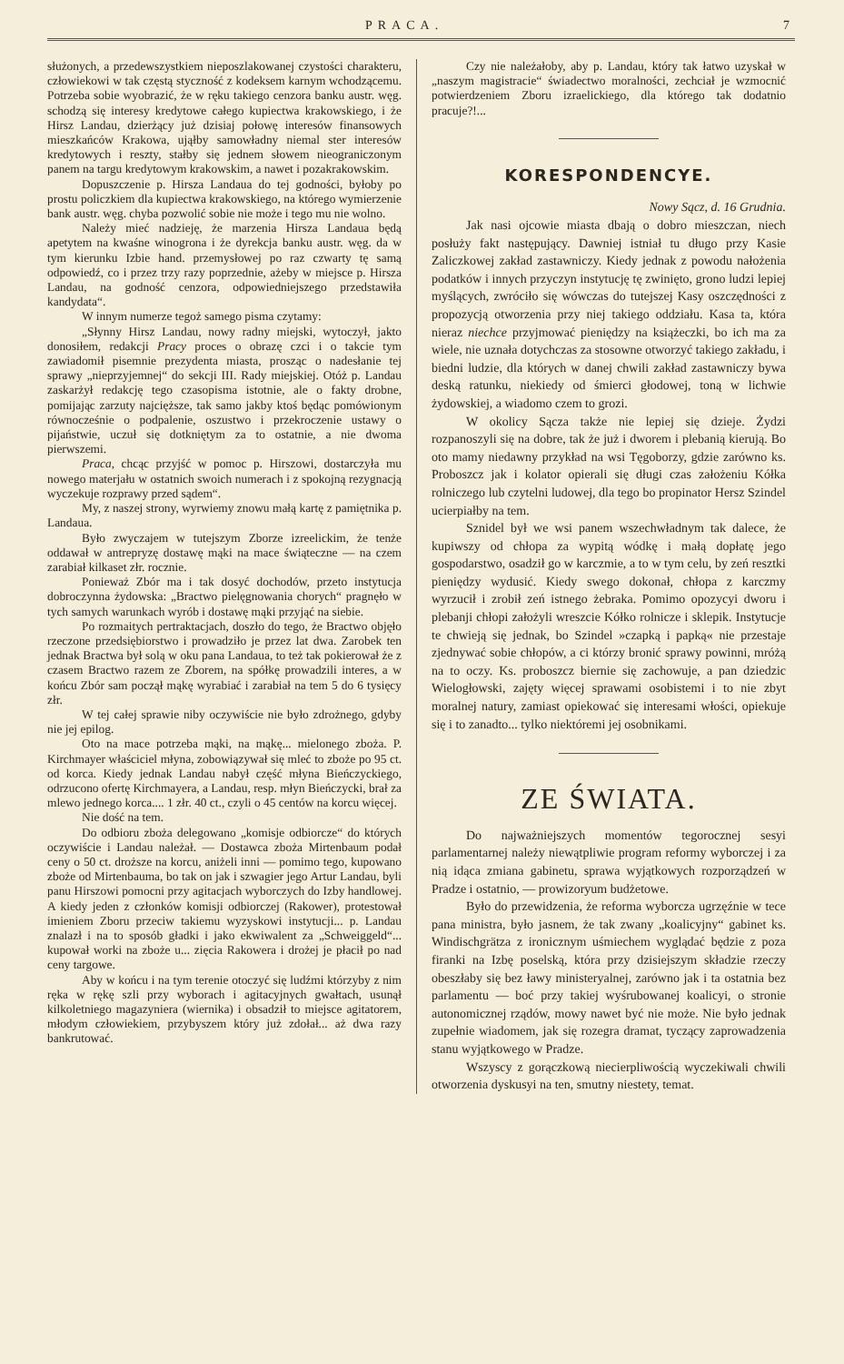PRACA. 7
służonych, a przedewszystkiem nieposzlakowanej czystości charakteru, człowiekowi w tak częstą styczność z kodeksem karnym wchodzącemu. Potrzeba sobie wyobrazić, że w ręku takiego cenzora banku austr. węg. schodzą się interesy kredytowe całego kupiectwa krakowskiego, i że Hirsz Landau, dzierżący już dzisiaj połowę interesów finansowych mieszkańców Krakowa, ująłby samowładny niemal ster interesów kredytowych i reszty, stałby się jednem słowem nieograniczonym panem na targu kredytowym krakowskim, a nawet i pozakrakowskim.
Dopuszczenie p. Hirsza Landaua do tej godności, byłoby po prostu policzkiem dla kupiectwa krakowskiego, na którego wymierzenie bank austr. węg. chyba pozwolić sobie nie może i tego mu nie wolno.
Należy mieć nadzieję, że marzenia Hirsza Landaua będą apetytem na kwaśne winogrona i że dyrekcja banku austr. węg. da w tym kierunku Izbie hand. przemysłowej po raz czwarty tę samą odpowiedź, co i przez trzy razy poprzednie, ażeby w miejsce p. Hirsza Landau, na godność cenzora, odpowiedniejszego przedstawiła kandydata“.
W innym numerze tegoż samego pisma czytamy:
„Słynny Hirsz Landau, nowy radny miejski, wytoczył, jakto donosiłem, redakcji Pracy proces o obrazę czci i o takcie tym zawiadomił pisemnie prezydenta miasta, prosząc o nadesłanie tej sprawy „nieprzyjemnej“ do sekcji III. Rady miejskiej. Otóż p. Landau zaskarżył redakcję tego czasopisma istotnie, ale o fakty drobne, pomijając zarzuty najcięższe, tak samo jakby ktoś będąc pomówionym równocześnie o podpalenie, oszustwo i przekroczenie ustawy o pijaństwie, uczuł się dotkniętym za to ostatnie, a nie dwoma pierwszemi.
Praca, chcąc przyjść w pomoc p. Hirszowi, dostarczyła mu nowego materjału w ostatnich swoich numerach i z spokojną rezygnacją wyczekuje rozprawy przed sądem“.
My, z naszej strony, wyrwiemy znowu małą kartę z pamiętnika p. Landaua.
Było zwyczajem w tutejszym Zborze izreelickim, że tenże oddawał w antrepryzę dostawę mąki na mace świąteczne — na czem zarabiał kilkaset złr. rocznie.
Ponieważ Zbór ma i tak dosyć dochodów, przeto instytucja dobroczynna żydowska: „Bractwo pielęgnowania chorych“ pragnęło w tych samych warunkach wyrób i dostawę mąki przyjąć na siebie.
Po rozmaitych pertraktacjach, doszło do tego, że Bractwo objęło rzeczone przedsiębiorstwo i prowadziło je przez lat dwa. Zarobek ten jednak Bractwa był solą w oku pana Landaua, to też tak pokierował że z czasem Bractwo razem ze Zborem, na spółkę prowadzili interes, a w końcu Zbór sam począł mąkę wyrabiać i zarabiał na tem 5 do 6 tysięcy złr.
W tej całej sprawie niby oczywiście nie było zdrożnego, gdyby nie jej epilog.
Oto na mace potrzeba mąki, na mąkę... mielonego zboża. P. Kirchmayer właściciel młyna, zobowiązywał się mleć to zboże po 95 ct. od korca. Kiedy jednak Landau nabył część młyna Bieńczyckiego, odrzucono ofertę Kirchmayera, a Landau, resp. młyn Bieńczycki, brał za mlewo jednego korca.... 1 złr. 40 ct., czyli o 45 centów na korcu więcej.
Nie dość na tem.
Do odbioru zboża delegowano „komisje odbiorcze“ do których oczywiście i Landau należał. — Dostawca zboża Mirtenbaum podał ceny o 50 ct. droższe na korcu, aniżeli inni — pomimo tego, kupowano zboże od Mirtenbauma, bo tak on jak i szwagier jego Artur Landau, byli panu Hirszowi pomocni przy agitacjach wyborczych do Izby handlowej. A kiedy jeden z członków komisji odbiorczej (Rakower), protestował imieniem Zboru przeciw takiemu wyzyskowi instytucji... p. Landau znalazł i na to sposób gładki i jako ekwiwalent za „Schweiggeld“... kupował worki na zboże u... zięcia Rakowera i drożej je płacił po nad ceny targowe.
Aby w końcu i na tym terenie otoczyć się ludźmi którzyby z nim ręka w rękę szli przy wyborach i agitacyjnych gwałtach, usunął kilkoletniego magazyniera (wiernika) i obsadził to miejsce agitatorem, młodym człowiekiem, przybyszem który już zdołał... aż dwa razy bankrutować.
Czy nie należałoby, aby p. Landau, który tak łatwo uzyskał w „naszym magistracie“ świadectwo moralności, zechciał je wzmocnić potwierdzeniem Zboru izraelickiego, dla którego tak dodatnio pracuje?!...
KORESPONDENCYE.
Nowy Sącz, d. 16 Grudnia.
Jak nasi ojcowie miasta dbają o dobro mieszczan, niech posłuży fakt następujący. Dawniej istniał tu długo przy Kasie Zaliczkowej zakład zastawniczy. Kiedy jednak z powodu nałożenia podatków i innych przyczyn instytucję tę zwinięto, grono ludzi lepiej myślących, zwróciło się wówczas do tutejszej Kasy oszczędności z propozycją otworzenia przy niej takiego oddziału. Kasa ta, która nieraz niechce przyjmować pieniędzy na książeczki, bo ich ma za wiele, nie uznała dotychczas za stosowne otworzyć takiego zakładu, i biedni ludzie, dla których w danej chwili zakład zastawniczy bywa deską ratunku, niekiedy od śmierci głodowej, toną w lichwie żydowskiej, a wiadomo czem to grozi.
W okolicy Sącza także nie lepiej się dzieje. Żydzi rozpanoszyli się na dobre, tak że już i dworem i plebanią kierują. Bo oto mamy niedawny przykład na wsi Tęgoborzy, gdzie zarówno ks. Proboszcz jak i kolator opierali się długi czas założeniu Kółka rolniczego lub czytelni ludowej, dla tego bo propinator Hersz Szindel ucierpiałby na tem.
Sznidel był we wsi panem wszechwładnym tak dalece, że kupiwszy od chłopa za wypitą wódkę i małą dopłatę jego gospodarstwo, osadził go w karczmie, a to w tym celu, by zeń resztki pieniędzy wydusić. Kiedy swego dokonał, chłopa z karczmy wyrzucił i zrobił zeń istnego żebraka. Pomimo opozycyi dworu i plebanji chłopi założyli wreszcie Kółko rolnicze i sklepik. Instytucje te chwieją się jednak, bo Szindel »czapką i papką« nie przestaje zjednywać sobie chłopów, a ci którzy bronić sprawy powinni, mróżą na to oczy. Ks. proboszcz biernie się zachowuje, a pan dziedzic Wielogłowski, zajęty więcej sprawami osobistemi i to nie zbyt moralnej natury, zamiast opiekować się interesami włości, opiekuje się i to zanadto... tylko niektóremi jej osobnikami.
ZE ŚWIATA.
Do najważniejszych momentów tegorocznej sesyi parlamentarnej należy niewątpliwie program reformy wyborczej i za nią idąca zmiana gabinetu, sprawa wyjątkowych rozporządzeń w Pradze i ostatnio, — prowizoryum budżetowe.
Było do przewidzenia, że reforma wyborcza ugrzęźnie w tece pana ministra, było jasnem, że tak zwany „koalicyjny“ gabinet ks. Windischgrätza z ironicznym uśmiechem wyglądać będzie z poza firanki na Izbę poselską, która przy dzisiejszym składzie rzeczy obeszłaby się bez ławy ministeryalnej, zarówno jak i ta ostatnia bez parlamentu — boć przy takiej wyśrubowanej koalicyi, o stronie autonomicznej rządów, mowy nawet być nie może. Nie było jednak zupełnie wiadomem, jak się rozegra dramat, tyczący zaprowadzenia stanu wyjątkowego w Pradze.
Wszyscy z gorączkową niecierpliwością wyczekiwali chwili otworzenia dyskusyi na ten, smutny niestety, temat.